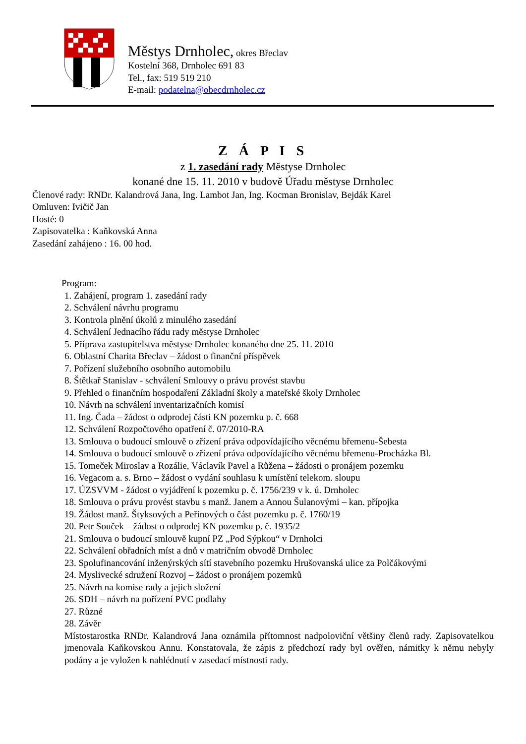Městys Drnholec, okres Břeclav
Kostelní 368, Drnholec 691 83
Tel., fax: 519 519 210
E-mail: podatelna@obecdrnholec.cz
Z Á P I S
z 1. zasedání rady Městyse Drnholec
konané dne 15. 11. 2010 v budově Úřadu městyse Drnholec
Členové rady: RNDr. Kalandrová Jana, Ing. Lambot Jan, Ing. Kocman Bronislav, Bejdák Karel
Omluven: Ivičič Jan
Hosté: 0
Zapisovatelka : Kaňkovská Anna
Zasedání zahájeno : 16. 00 hod.
Program:
1. Zahájení, program 1. zasedání rady
2. Schválení návrhu programu
3. Kontrola plnění úkolů z minulého zasedání
4. Schválení Jednacího řádu rady městyse Drnholec
5. Příprava zastupitelstva městyse Drnholec konaného dne 25. 11. 2010
6. Oblastní Charita Břeclav – žádost o finanční příspěvek
7. Pořízení služebního osobního automobilu
8. Štětkař Stanislav - schválení Smlouvy o právu provést stavbu
9. Přehled o finančním hospodaření Základní školy a mateřské školy Drnholec
10. Návrh na schválení inventarizačních komisí
11. Ing. Čada – žádost o odprodej části KN pozemku p. č. 668
12. Schválení Rozpočtového opatření č. 07/2010-RA
13. Smlouva o budoucí smlouvě o zřízení práva odpovídajícího věcnému břemenu-Šebesta
14. Smlouva o budoucí smlouvě o zřízení práva odpovídajícího věcnému břemenu-Procházka Bl.
15. Tomeček Miroslav a Rozálie, Václavík Pavel a Růžena – žádosti o pronájem pozemku
16. Vegacom a. s. Brno – žádost o vydání souhlasu k umístění telekom. sloupu
17. ÚZSVVM - žádost o vyjádření k pozemku p. č. 1756/239 v k. ú. Drnholec
18. Smlouva o právu provést stavbu s manž. Janem a Annou Šulanovými – kan. přípojka
19. Žádost manž. Štyksových a Peřinových o část pozemku p. č. 1760/19
20. Petr Souček – žádost o odprodej KN pozemku p. č. 1935/2
21. Smlouva o budoucí smlouvě kupní PZ „Pod Sýpkou“ v Drnholci
22. Schválení obřadních míst a dnů v matričním obvodě Drnholec
23. Spolufinancování inženýrských sítí stavebního pozemku Hrušovanská ulice za Polčákovými
24. Myslivecké sdružení Rozvoj – žádost o pronájem pozemků
25. Návrh na komise rady a jejich složení
26. SDH – návrh na pořízení PVC podlahy
27. Různé
28. Závěr
Místostarostka RNDr. Kalandrová Jana oznámila přítomnost nadpoloviční většiny členů rady. Zapisovatelkou jmenovala Kaňkovskou Annu. Konstatovala, že zápis z předchozí rady byl ověřen, námitky k němu nebyly podány a je vyložen k nahlédnutí v zasedací místnosti rady.